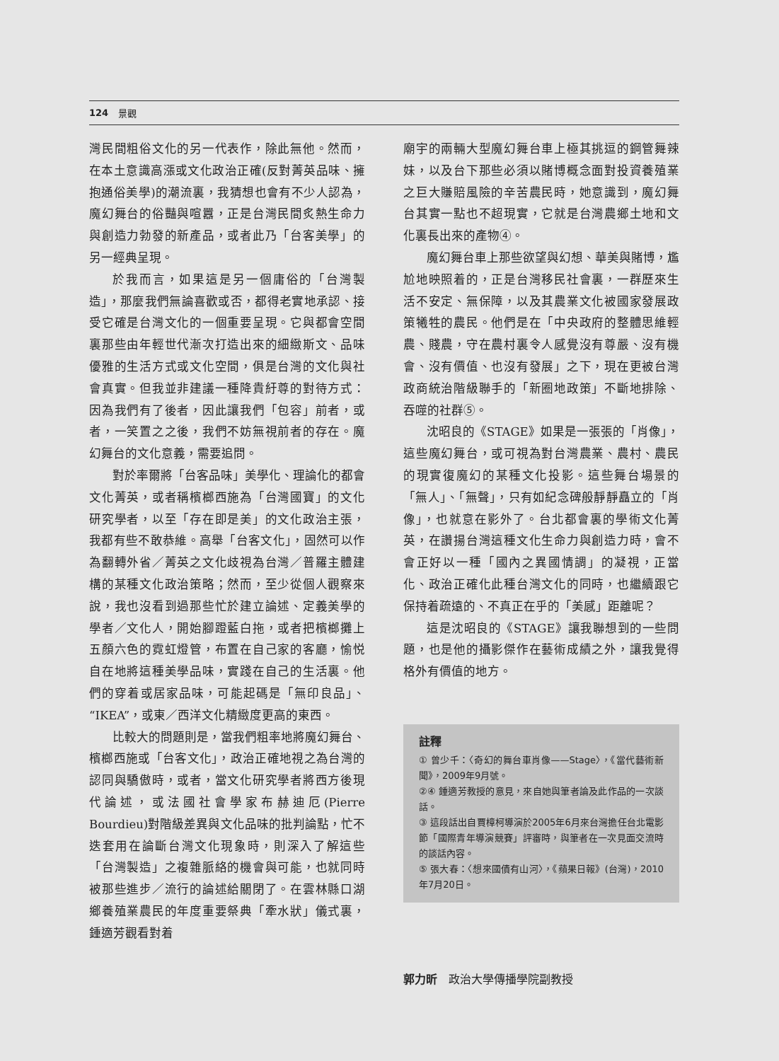124 景觀
灣民間粗俗文化的另一代表作，除此無他。然而，在本土意識高漲或文化政治正確(反對菁英品味、擁抱通俗美學)的潮流裏，我猜想也會有不少人認為，魔幻舞台的俗豔與喧囂，正是台灣民間炙熱生命力與創造力勃發的新產品，或者此乃「台客美學」的另一經典呈現。
於我而言，如果這是另一個庸俗的「台灣製造」，那麼我們無論喜歡或否，都得老實地承認、接受它確是台灣文化的一個重要呈現。它與都會空間裏那些由年輕世代漸次打造出來的細緻斯文、品味優雅的生活方式或文化空間，俱是台灣的文化與社會真實。但我並非建議一種降貴紆尊的對待方式：因為我們有了後者，因此讓我們「包容」前者，或者，一笑置之之後，我們不妨無視前者的存在。魔幻舞台的文化意義，需要追問。
對於率爾將「台客品味」美學化、理論化的都會文化菁英，或者稱檳榔西施為「台灣國寶」的文化研究學者，以至「存在即是美」的文化政治主張，我都有些不敢恭維。高舉「台客文化」，固然可以作為翻轉外省／菁英之文化歧視為台灣／普羅主體建構的某種文化政治策略；然而，至少從個人觀察來說，我也沒看到過那些忙於建立論述、定義美學的學者／文化人，開始腳蹬藍白拖，或者把檳榔攤上五顏六色的霓虹燈管，布置在自己家的客廳，愉悦自在地將這種美學品味，實踐在自己的生活裏。他們的穿着或居家品味，可能起碼是「無印良品」、“IKEA”，或東／西洋文化精緻度更高的東西。
比較大的問題則是，當我們粗率地將魔幻舞台、檳榔西施或「台客文化」，政治正確地視之為台灣的認同與驕傲時，或者，當文化研究學者將西方後現代論述，或法國社會學家布赫迪厄(Pierre Bourdieu)對階級差異與文化品味的批判論點，忙不迭套用在論斷台灣文化現象時，則深入了解這些「台灣製造」之複雜脈絡的機會與可能，也就同時被那些進步／流行的論述給關閉了。在雲林縣口湖鄉養殖業農民的年度重要祭典「牽水狀」儀式裏，鍾適芳觀看對着
廟宇的兩輛大型魔幻舞台車上極其挑逗的鋼管舞辣妹，以及台下那些必須以賭博概念面對投資養殖業之巨大賺賠風險的辛苦農民時，她意識到，魔幻舞台其實一點也不超現實，它就是台灣農鄉土地和文化裏長出來的產物④。
魔幻舞台車上那些欲望與幻想、華美與賭博，尷尬地映照着的，正是台灣移民社會裏，一群歷來生活不安定、無保障，以及其農業文化被國家發展政策犧牲的農民。他們是在「中央政府的整體思維輕農、賤農，守在農村裏令人感覺沒有尊嚴、沒有機會、沒有價值、也沒有發展」之下，現在更被台灣政商統治階級聯手的「新圈地政策」不斷地排除、吞噬的社群⑤。
沈昭良的《STAGE》如果是一張張的「肖像」，這些魔幻舞台，或可視為對台灣農業、農村、農民的現實復魔幻的某種文化投影。這些舞台場景的「無人」、「無聲」，只有如紀念碑般靜靜矗立的「肖像」，也就意在影外了。台北都會裏的學術文化菁英，在讚揚台灣這種文化生命力與創造力時，會不會正好以一種「國內之異國情調」的凝視，正當化、政治正確化此種台灣文化的同時，也繼續跟它保持着疏遠的、不真正在乎的「美感」距離呢？
這是沈昭良的《STAGE》讓我聯想到的一些問題，也是他的攝影傑作在藝術成績之外，讓我覺得格外有價值的地方。
註釋
① 曾少千：〈奇幻的舞台車肖像——Stage〉，《當代藝術新聞》，2009年9月號。
②④ 鍾適芳教授的意見，來自她與筆者論及此作品的一次談話。
③ 這段話出自賈樟柯導演於2005年6月來台灣擔任台北電影節「國際青年導演競賽」評審時，與筆者在一次見面交流時的談話內容。
⑤ 張大春：〈想來國債有山河〉，《蘋果日報》(台灣)，2010年7月20日。
郭力昕　政治大學傳播學院副教授